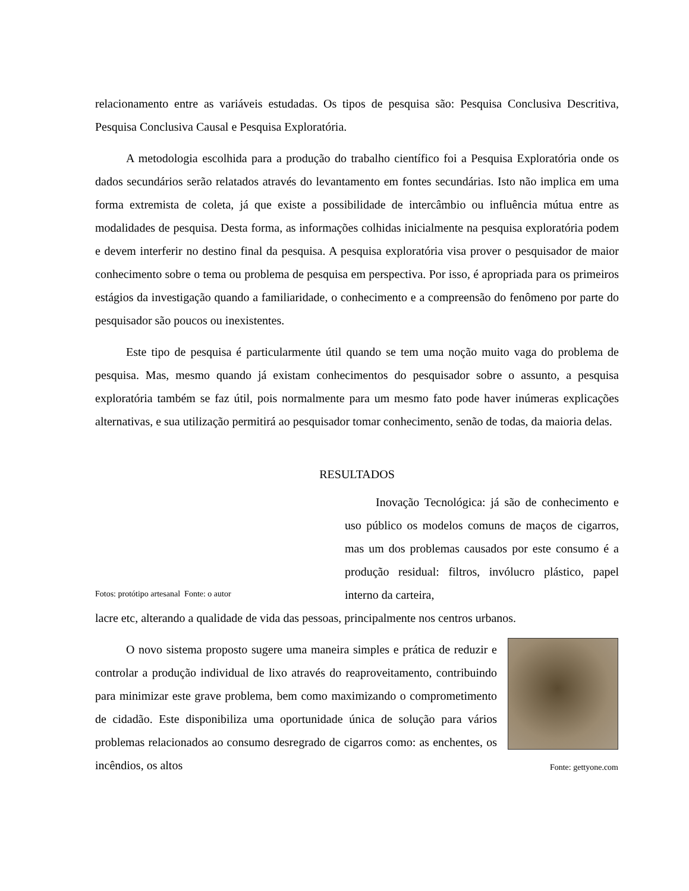relacionamento entre as variáveis estudadas. Os tipos de pesquisa são: Pesquisa Conclusiva Descritiva, Pesquisa Conclusiva Causal e Pesquisa Exploratória.
A metodologia escolhida para a produção do trabalho científico foi a Pesquisa Exploratória onde os dados secundários serão relatados através do levantamento em fontes secundárias. Isto não implica em uma forma extremista de coleta, já que existe a possibilidade de intercâmbio ou influência mútua entre as modalidades de pesquisa. Desta forma, as informações colhidas inicialmente na pesquisa exploratória podem e devem interferir no destino final da pesquisa. A pesquisa exploratória visa prover o pesquisador de maior conhecimento sobre o tema ou problema de pesquisa em perspectiva. Por isso, é apropriada para os primeiros estágios da investigação quando a familiaridade, o conhecimento e a compreensão do fenômeno por parte do pesquisador são poucos ou inexistentes.
Este tipo de pesquisa é particularmente útil quando se tem uma noção muito vaga do problema de pesquisa. Mas, mesmo quando já existam conhecimentos do pesquisador sobre o assunto, a pesquisa exploratória também se faz útil, pois normalmente para um mesmo fato pode haver inúmeras explicações alternativas, e sua utilização permitirá ao pesquisador tomar conhecimento, senão de todas, da maioria delas.
RESULTADOS
Fotos: protótipo artesanal Fonte: o autor
Inovação Tecnológica: já são de conhecimento e uso público os modelos comuns de maços de cigarros, mas um dos problemas causados por este consumo é a produção residual: filtros, invólucro plástico, papel interno da carteira,
lacre etc, alterando a qualidade de vida das pessoas, principalmente nos centros urbanos.
O novo sistema proposto sugere uma maneira simples e prática de reduzir e controlar a produção individual de lixo através do reaproveitamento, contribuindo para minimizar este grave problema, bem como maximizando o comprometimento de cidadão. Este disponibiliza uma oportunidade única de solução para vários problemas relacionados ao consumo desregrado de cigarros como: as enchentes, os incêndios, os altos
Fonte: gettyone.com